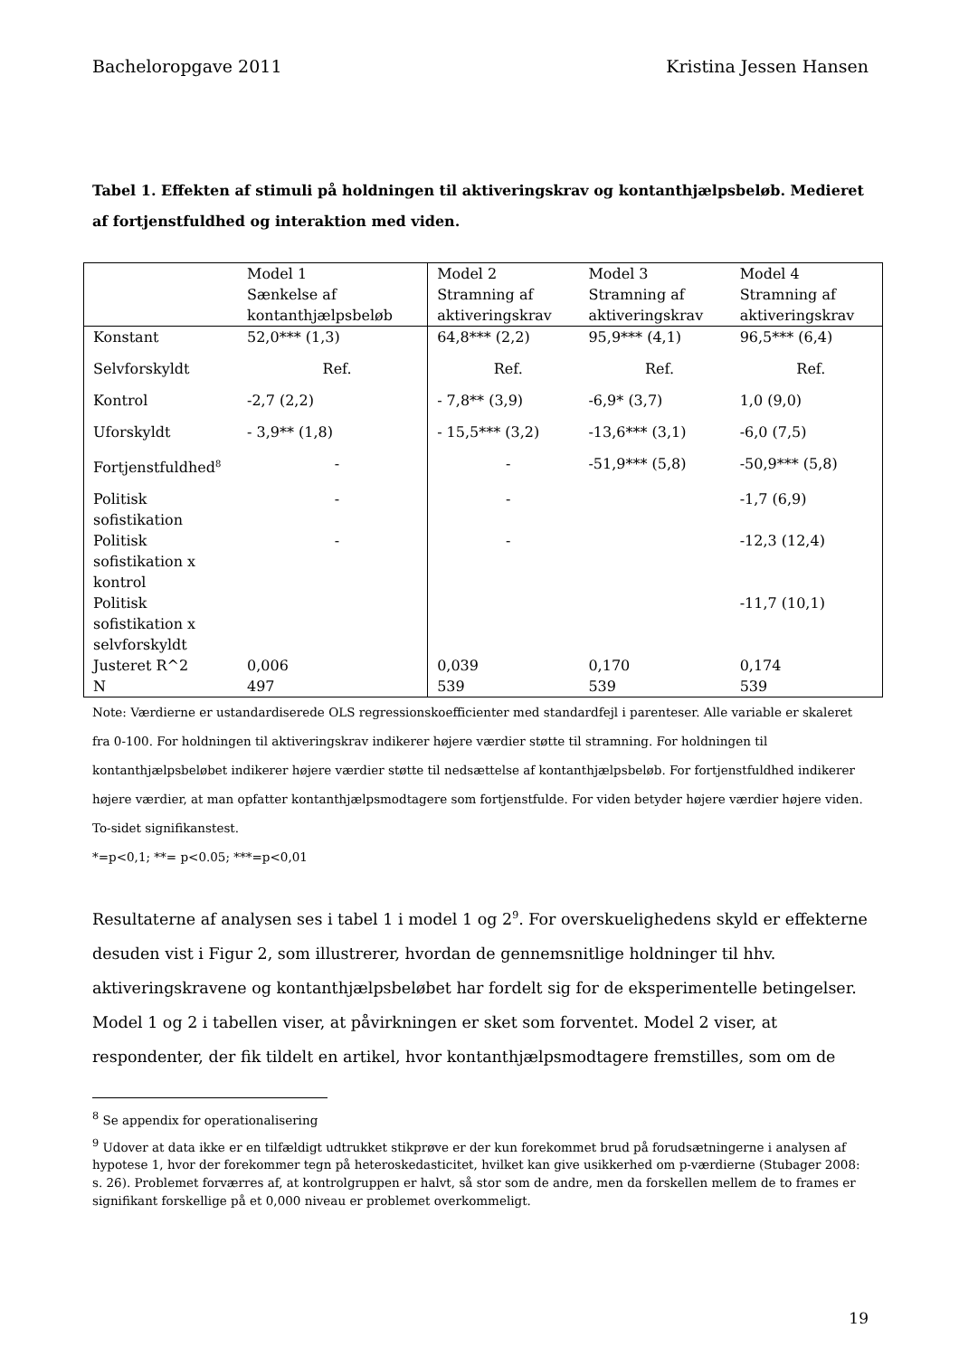Bacheloropgave 2011 Kristina Jessen Hansen
Tabel 1. Effekten af stimuli på holdningen til aktiveringskrav og kontanthjælpsbeløb. Medieret af fortjenstfuldhed og interaktion med viden.
| | Model 1 Sænkelse af kontanthjælpsbeløb | Model 2 Stramning af aktiveringskrav | Model 3 Stramning af aktiveringskrav | Model 4 Stramning af aktiveringskrav |
| Konstant | 52,0*** (1,3) | 64,8*** (2,2) | 95,9*** (4,1) | 96,5*** (6,4) |
| Selvforskyldt | Ref. | Ref. | Ref. | Ref. |
| Kontrol | -2,7 (2,2) | - 7,8** (3,9) | -6,9* (3,7) | 1,0 (9,0) |
| Uforskyldt | - 3,9** (1,8) | - 15,5*** (3,2) | -13,6*** (3,1) | -6,0 (7,5) |
| Fortjenstfuldhed<sup>8</sup> | - | - | -51,9*** (5,8) | -50,9*** (5,8) |
| Politisk sofistikation | - | - | | -1,7 (6,9) |
| Politisk sofistikation x kontrol | - | - | | -12,3 (12,4) |
| Politisk sofistikation x selvforskyldt | | | | -11,7 (10,1) |
| Justeret R^2 | 0,006 | 0,039 | 0,170 | 0,174 |
| N | 497 | 539 | 539 | 539 |
Note: Værdierne er ustandardiserede OLS regressionskoefficienter med standardfejl i parenteser. Alle variable er skaleret fra 0-100. For holdningen til aktiveringskrav indikerer højere værdier støtte til stramning. For holdningen til kontanthjælpsbeløbet indikerer højere værdier støtte til nedsættelse af kontanthjælpsbeløb. For fortjenstfuldhed indikerer højere værdier, at man opfatter kontanthjælpsmodtagere som fortjenstfulde. For viden betyder højere værdier højere viden. To-sidet signifikanstest.
*=p<0,1; **= p<0.05; ***=p<0,01
Resultaterne af analysen ses i tabel 1 i model 1 og 2<sup>9</sup>. For overskuelighedens skyld er effekterne desuden vist i Figur 2, som illustrerer, hvordan de gennemsnitlige holdninger til hhv. aktiveringskravene og kontanthjælpsbeløbet har fordelt sig for de eksperimentelle betingelser.
Model 1 og 2 i tabellen viser, at påvirkningen er sket som forventet. Model 2 viser, at respondenter, der fik tildelt en artikel, hvor kontanthjælpsmodtagere fremstilles, som om de
<sup>8</sup> Se appendix for operationalisering
<sup>9</sup> Udover at data ikke er en tilfældigt udtrukket stikprøve er der kun forekommet brud på forudsætningerne i analysen af hypotese 1, hvor der forekommer tegn på heteroskedasticitet, hvilket kan give usikkerhed om p-værdierne (Stubager 2008: s. 26). Problemet forværres af, at kontrolgruppen er halvt, så stor som de andre, men da forskellen mellem de to frames er signifikant forskellige på et 0,000 niveau er problemet overkommeligt.
19